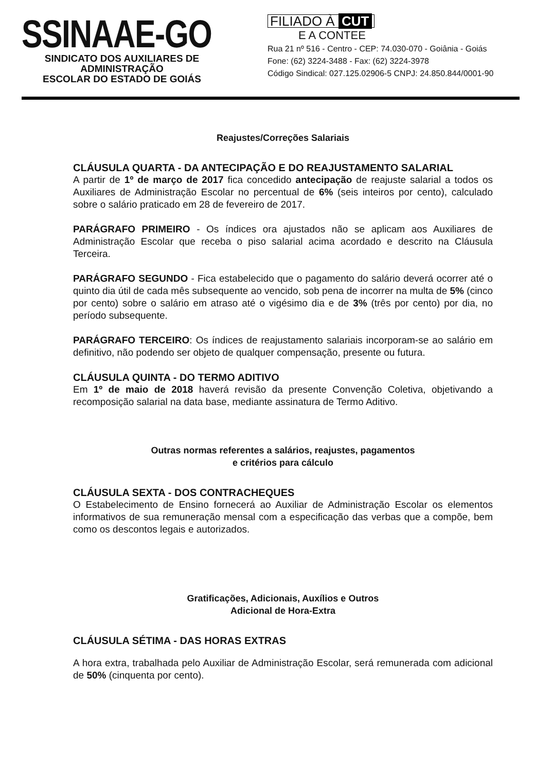SSINAAE-GO
SINDICATO DOS AUXILIARES DE ADMINISTRAÇÃO
ESCOLAR DO ESTADO DE GOIÁS
FILIADO À CUT
E A CONTEE
Rua 21 nº 516 - Centro - CEP: 74.030-070 - Goiânia - Goiás
Fone: (62) 3224-3488 - Fax: (62) 3224-3978
Código Sindical: 027.125.02906-5 CNPJ: 24.850.844/0001-90
Reajustes/Correções Salariais
CLÁUSULA QUARTA - DA ANTECIPAÇÃO E DO REAJUSTAMENTO SALARIAL
A partir de 1º de março de 2017 fica concedido antecipação de reajuste salarial a todos os Auxiliares de Administração Escolar no percentual de 6% (seis inteiros por cento), calculado sobre o salário praticado em 28 de fevereiro de 2017.
PARÁGRAFO PRIMEIRO - Os índices ora ajustados não se aplicam aos Auxiliares de Administração Escolar que receba o piso salarial acima acordado e descrito na Cláusula Terceira.
PARÁGRAFO SEGUNDO - Fica estabelecido que o pagamento do salário deverá ocorrer até o quinto dia útil de cada mês subsequente ao vencido, sob pena de incorrer na multa de 5% (cinco por cento) sobre o salário em atraso até o vigésimo dia e de 3% (três por cento) por dia, no período subsequente.
PARÁGRAFO TERCEIRO: Os índices de reajustamento salariais incorporam-se ao salário em definitivo, não podendo ser objeto de qualquer compensação, presente ou futura.
CLÁUSULA QUINTA - DO TERMO ADITIVO
Em 1º de maio de 2018 haverá revisão da presente Convenção Coletiva, objetivando a recomposição salarial na data base, mediante assinatura de Termo Aditivo.
Outras normas referentes a salários, reajustes, pagamentos
e critérios para cálculo
CLÁUSULA SEXTA - DOS CONTRACHEQUES
O Estabelecimento de Ensino fornecerá ao Auxiliar de Administração Escolar os elementos informativos de sua remuneração mensal com a especificação das verbas que a compõe, bem como os descontos legais e autorizados.
Gratificações, Adicionais, Auxílios e Outros
Adicional de Hora-Extra
CLÁUSULA SÉTIMA - DAS HORAS EXTRAS
A hora extra, trabalhada pelo Auxiliar de Administração Escolar, será remunerada com adicional de 50% (cinquenta por cento).